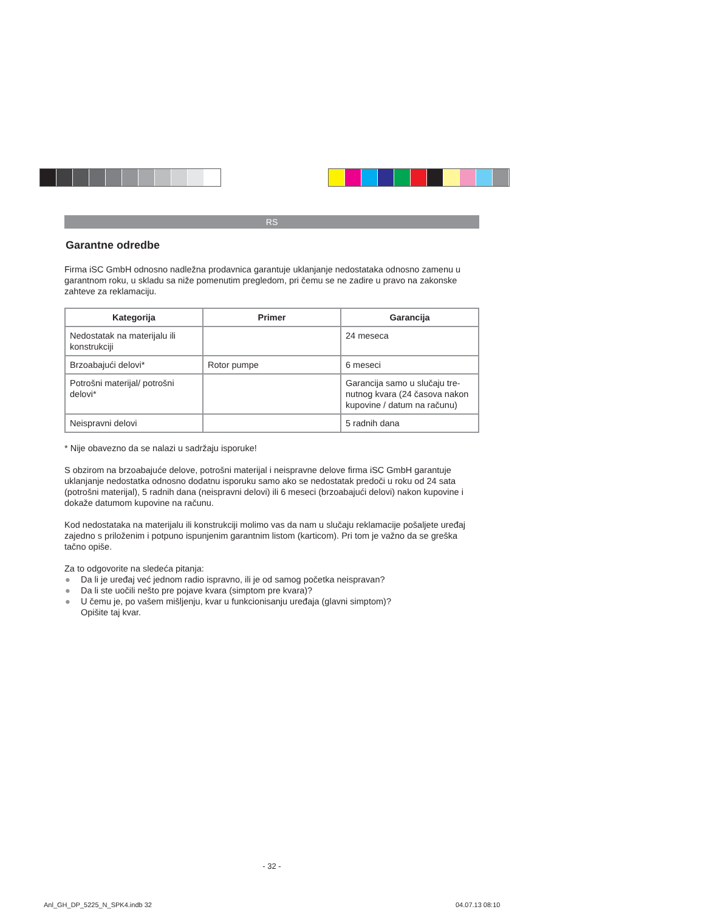RS
Garantne odredbe
Firma iSC GmbH odnosno nadležna prodavnica garantuje uklanjanje nedostataka odnosno zamenu u garantnom roku, u skladu sa niže pomenutim pregledom, pri čemu se ne zadire u pravo na zakonske zahteve za reklamaciju.
| Kategorija | Primer | Garancija |
| --- | --- | --- |
| Nedostatak na materijalu ili konstrukciji | | 24 meseca |
| Brzoabajući delovi* | Rotor pumpe | 6 meseci |
| Potrošni materijal/ potrošni delovi* | | Garancija samo u slučaju tre-nutnog kvara (24 časova nakon kupovine / datum na računu) |
| Neispravni delovi | | 5 radnih dana |
* Nije obavezno da se nalazi u sadržaju isporuke!
S obzirom na brzoabajuće delove, potrošni materijal i neispravne delove firma iSC GmbH garantuje uklanjanje nedostatka odnosno dodatnu isporuku samo ako se nedostatak predoči u roku od 24 sata (potrošni materijal), 5 radnih dana (neispravni delovi) ili 6 meseci (brzoabajući delovi) nakon kupovine i dokaže datumom kupovine na računu.
Kod nedostataka na materijalu ili konstrukciji molimo vas da nam u slučaju reklamacije pošaljete uređaj zajedno s priloženim i potpuno ispunjenim garantnim listom (karticom). Pri tom je važno da se greška tačno opiše.
Za to odgovorite na sledeća pitanja:
● Da li je uređaj već jednom radio ispravno, ili je od samog početka neispravan?
● Da li ste uočili nešto pre pojave kvara (simptom pre kvara)?
● U čemu je, po vašem mišljenju, kvar u funkcionisanju uređaja (glavni simptom)?
Opišite taj kvar.
- 32 -
Anl_GH_DP_5225_N_SPK4.indb 32 04.07.13 08:10